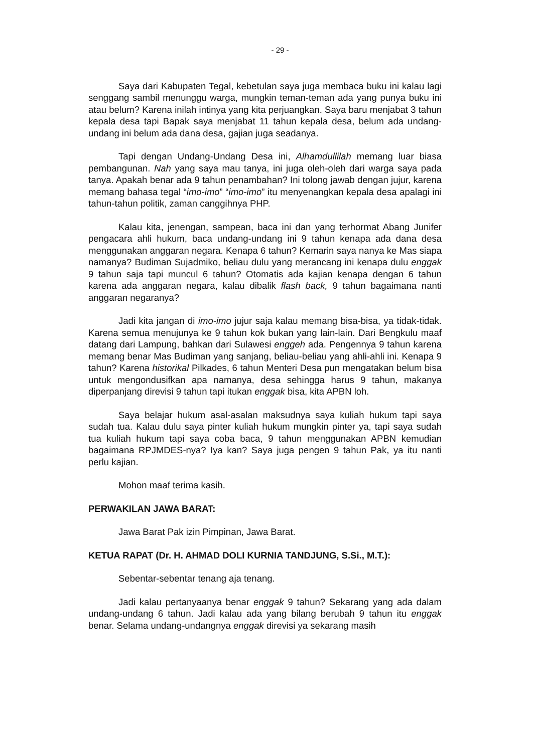- 29 -
Saya dari Kabupaten Tegal, kebetulan saya juga membaca buku ini kalau lagi senggang sambil menunggu warga, mungkin teman-teman ada yang punya buku ini atau belum? Karena inilah intinya yang kita perjuangkan. Saya baru menjabat 3 tahun kepala desa tapi Bapak saya menjabat 11 tahun kepala desa, belum ada undang-undang ini belum ada dana desa, gajian juga seadanya.
Tapi dengan Undang-Undang Desa ini, Alhamdullilah memang luar biasa pembangunan. Nah yang saya mau tanya, ini juga oleh-oleh dari warga saya pada tanya. Apakah benar ada 9 tahun penambahan? Ini tolong jawab dengan jujur, karena memang bahasa tegal “imo-imo” “imo-imo” itu menyenangkan kepala desa apalagi ini tahun-tahun politik, zaman canggihnya PHP.
Kalau kita, jenengan, sampean, baca ini dan yang terhormat Abang Junifer pengacara ahli hukum, baca undang-undang ini 9 tahun kenapa ada dana desa menggunakan anggaran negara. Kenapa 6 tahun? Kemarin saya nanya ke Mas siapa namanya? Budiman Sujadmiko, beliau dulu yang merancang ini kenapa dulu enggak 9 tahun saja tapi muncul 6 tahun? Otomatis ada kajian kenapa dengan 6 tahun karena ada anggaran negara, kalau dibalik flash back, 9 tahun bagaimana nanti anggaran negaranya?
Jadi kita jangan di imo-imo jujur saja kalau memang bisa-bisa, ya tidak-tidak. Karena semua menujunya ke 9 tahun kok bukan yang lain-lain. Dari Bengkulu maaf datang dari Lampung, bahkan dari Sulawesi enggeh ada. Pengennya 9 tahun karena memang benar Mas Budiman yang sanjang, beliau-beliau yang ahli-ahli ini. Kenapa 9 tahun? Karena historikal Pilkades, 6 tahun Menteri Desa pun mengatakan belum bisa untuk mengondusifkan apa namanya, desa sehingga harus 9 tahun, makanya diperpanjang direvisi 9 tahun tapi itukan enggak bisa, kita APBN loh.
Saya belajar hukum asal-asalan maksudnya saya kuliah hukum tapi saya sudah tua. Kalau dulu saya pinter kuliah hukum mungkin pinter ya, tapi saya sudah tua kuliah hukum tapi saya coba baca, 9 tahun menggunakan APBN kemudian bagaimana RPJMDES-nya? Iya kan? Saya juga pengen 9 tahun Pak, ya itu nanti perlu kajian.
Mohon maaf terima kasih.
PERWAKILAN JAWA BARAT:
Jawa Barat Pak izin Pimpinan, Jawa Barat.
KETUA RAPAT (Dr. H. AHMAD DOLI KURNIA TANDJUNG, S.Si., M.T.):
Sebentar-sebentar tenang aja tenang.
Jadi kalau pertanyaanya benar enggak 9 tahun? Sekarang yang ada dalam undang-undang 6 tahun. Jadi kalau ada yang bilang berubah 9 tahun itu enggak benar. Selama undang-undangnya enggak direvisi ya sekarang masih